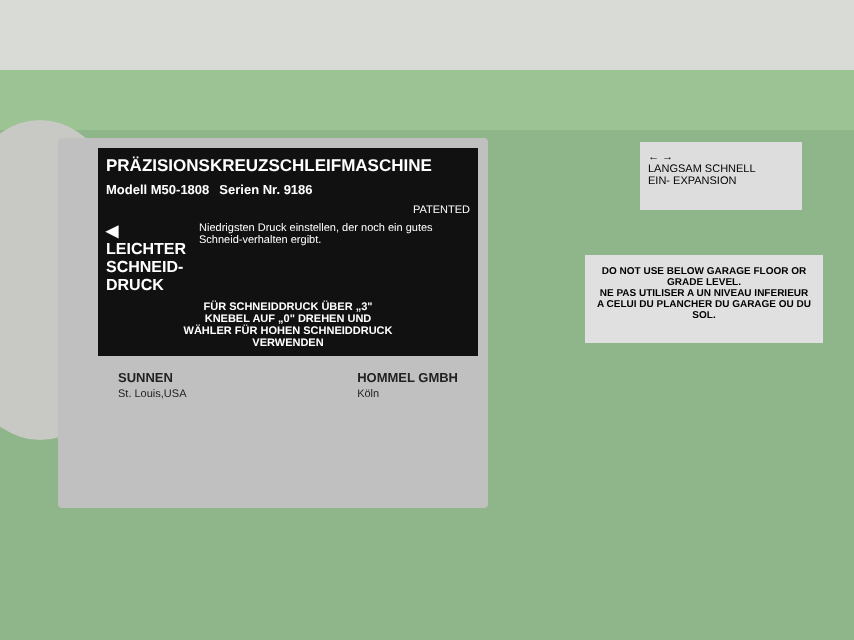PRÄZISIONSKREUZSCHLEIFMASCHINE
Modell M50-1808 Serien Nr. 9186
PATENTED
◀ LEICHTER SCHNEID-DRUCK
Niedrigsten Druck einstellen, der noch ein gutes Schneid-verhalten ergibt.
FÜR SCHNEIDDRUCK ÜBER „3"
KNEBEL AUF „0" DREHEN UND
WÄHLER FÜR HOHEN SCHNEIDDRUCK
VERWENDEN
SUNNEN
St. Louis,USA
HOMMEL GMBH
Köln
← →
LANGSAM SCHNELL
EIN- EXPANSION
DO NOT USE BELOW GARAGE FLOOR OR GRADE LEVEL.
NE PAS UTILISER A UN NIVEAU INFERIEUR A CELUI DU PLANCHER DU GARAGE OU DU SOL.